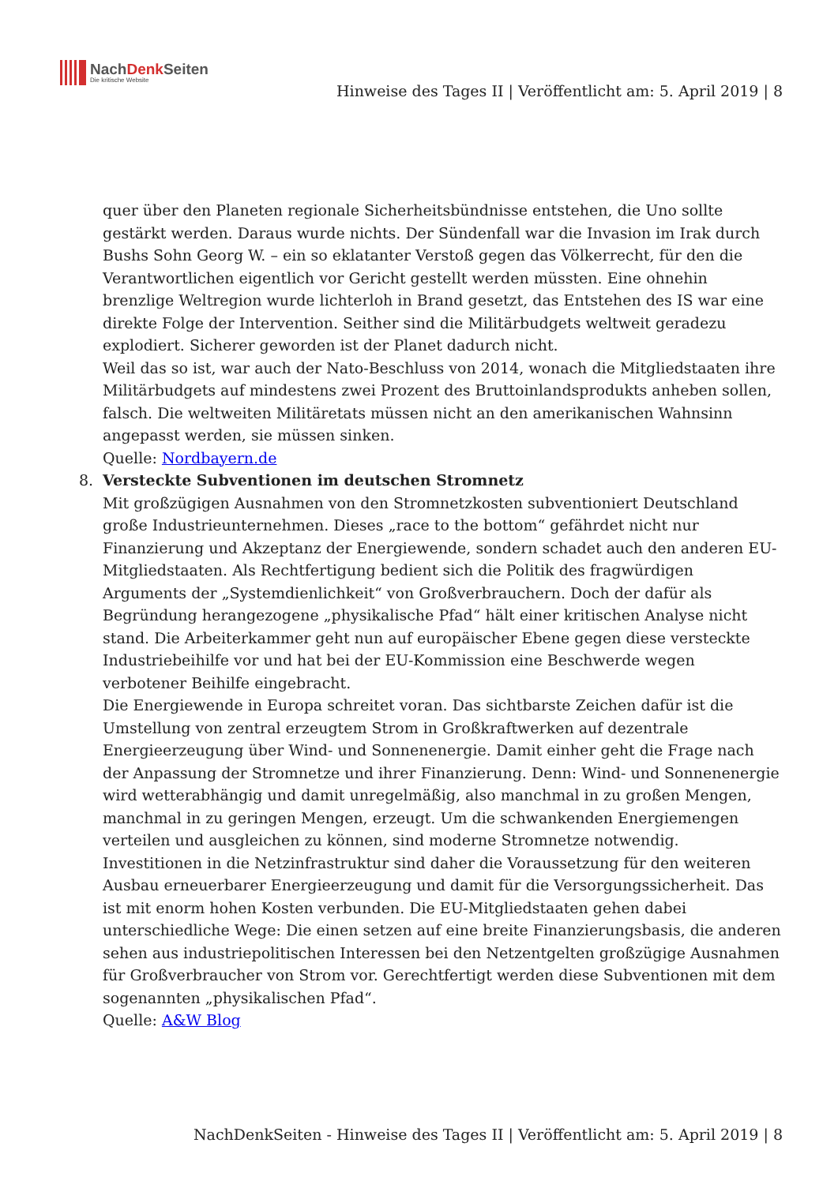NachDenk Seiten
Die kritische Website
Hinweise des Tages II | Veröffentlicht am: 5. April 2019 | 8
quer über den Planeten regionale Sicherheitsbündnisse entstehen, die Uno sollte gestärkt werden. Daraus wurde nichts. Der Sündenfall war die Invasion im Irak durch Bushs Sohn Georg W. – ein so eklatanter Verstoß gegen das Völkerrecht, für den die Verantwortlichen eigentlich vor Gericht gestellt werden müssten. Eine ohnehin brenzlige Weltregion wurde lichterloh in Brand gesetzt, das Entstehen des IS war eine direkte Folge der Intervention. Seither sind die Militärbudgets weltweit geradezu explodiert. Sicherer geworden ist der Planet dadurch nicht.
Weil das so ist, war auch der Nato-Beschluss von 2014, wonach die Mitgliedstaaten ihre Militärbudgets auf mindestens zwei Prozent des Bruttoinlandsprodukts anheben sollen, falsch. Die weltweiten Militäretats müssen nicht an den amerikanischen Wahnsinn angepasst werden, sie müssen sinken.
Quelle: Nordbayern.de
8. Versteckte Subventionen im deutschen Stromnetz
Mit großzügigen Ausnahmen von den Stromnetzkosten subventioniert Deutschland große Industrieunternehmen. Dieses „race to the bottom“ gefährdet nicht nur Finanzierung und Akzeptanz der Energiewende, sondern schadet auch den anderen EU-Mitgliedstaaten. Als Rechtfertigung bedient sich die Politik des fragwürdigen Arguments der „Systemdienlichkeit“ von Großverbrauchern. Doch der dafür als Begründung herangezogene „physikalische Pfad“ hält einer kritischen Analyse nicht stand. Die Arbeiterkammer geht nun auf europäischer Ebene gegen diese versteckte Industriebeihilfe vor und hat bei der EU-Kommission eine Beschwerde wegen verbotener Beihilfe eingebracht.
Die Energiewende in Europa schreitet voran. Das sichtbarste Zeichen dafür ist die Umstellung von zentral erzeugtem Strom in Großkraftwerken auf dezentrale Energieerzeugung über Wind- und Sonnenenergie. Damit einher geht die Frage nach der Anpassung der Stromnetze und ihrer Finanzierung. Denn: Wind- und Sonnenenergie wird wetterabhängig und damit unregelmäßig, also manchmal in zu großen Mengen, manchmal in zu geringen Mengen, erzeugt. Um die schwankenden Energiemengen verteilen und ausgleichen zu können, sind moderne Stromnetze notwendig. Investitionen in die Netzinfrastruktur sind daher die Voraussetzung für den weiteren Ausbau erneuerbarer Energieerzeugung und damit für die Versorgungssicherheit. Das ist mit enorm hohen Kosten verbunden. Die EU-Mitgliedstaaten gehen dabei unterschiedliche Wege: Die einen setzen auf eine breite Finanzierungsbasis, die anderen sehen aus industriepolitischen Interessen bei den Netzentgelten großzügige Ausnahmen für Großverbraucher von Strom vor. Gerechtfertigt werden diese Subventionen mit dem sogenannten „physikalischen Pfad“.
Quelle: A&W Blog
NachDenkSeiten - Hinweise des Tages II | Veröffentlicht am: 5. April 2019 | 8